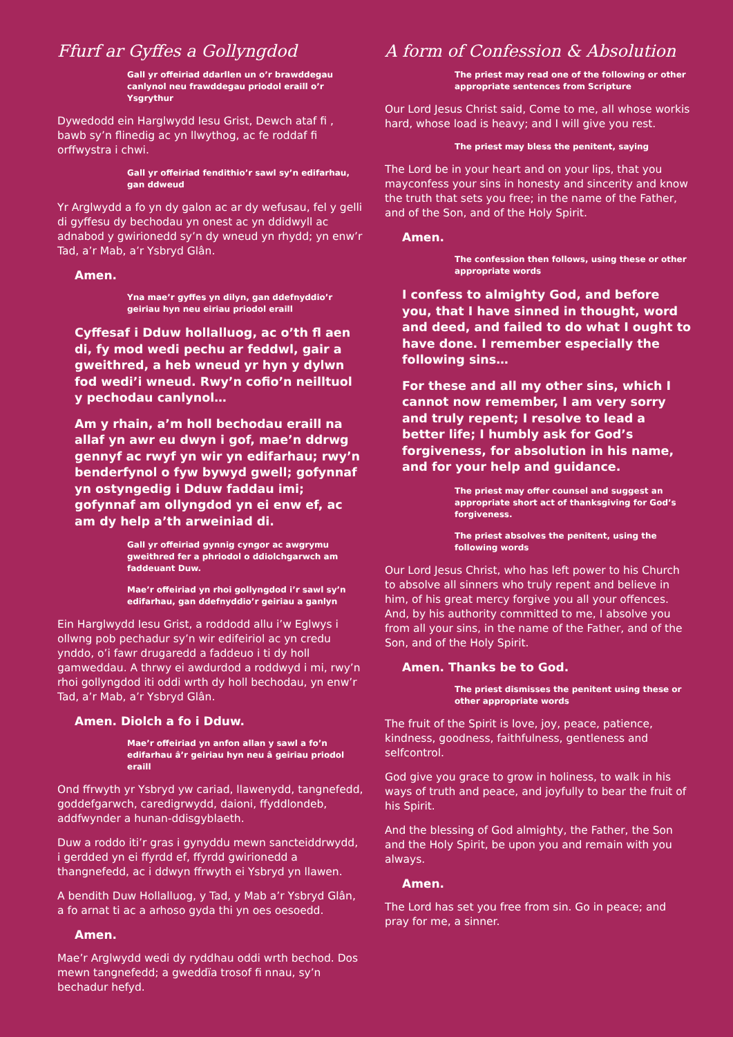Ffurf ar Gyffes a Gollyngdod
Gall yr offeiriad ddarllen un o’r brawddegau canlynol neu frawddegau priodol eraill o’r Ysgrythur
Dywedodd ein Harglwydd Iesu Grist, Dewch ataf fi , bawb sy’n flinedig ac yn llwythog, ac fe roddaf fi orffwystra i chwi.
Gall yr offeiriad fendithio’r sawl sy’n edifarhau, gan ddweud
Yr Arglwydd a fo yn dy galon ac ar dy wefusau, fel y gelli di gyffesu dy bechodau yn onest ac yn ddidwyll ac adnabod y gwirionedd sy’n dy wneud yn rhydd; yn enw’r Tad, a’r Mab, a’r Ysbryd Glân.
Amen.
Yna mae’r gyffes yn dilyn, gan ddefnyddio’r geiriau hyn neu eiriau priodol eraill
Cyffesaf i Dduw hollalluog, ac o’th fl aen di, fy mod wedi pechu ar feddwl, gair a gweithred, a heb wneud yr hyn y dylwn fod wedi’i wneud. Rwy’n cofio’n neilltuol y pechodau canlynol…
Am y rhain, a’m holl bechodau eraill na allaf yn awr eu dwyn i gof, mae’n ddrwg gennyf ac rwyf yn wir yn edifarhau; rwy’n benderfynol o fyw bywyd gwell; gofynnaf yn ostyngedig i Dduw faddau imi; gofynnaf am ollyngdod yn ei enw ef, ac am dy help a’th arweiniad di.
Gall yr offeiriad gynnig cyngor ac awgrymu gweithred fer a phriodol o ddiolchgarwch am faddeuant Duw.
Mae’r offeiriad yn rhoi gollyngdod i’r sawl sy’n edifarhau, gan ddefnyddio’r geiriau a ganlyn
Ein Harglwydd Iesu Grist, a roddodd allu i’w Eglwys i ollwng pob pechadur sy’n wir edifeiriol ac yn credu ynddo, o’i fawr drugaredd a faddeuo i ti dy holl gamweddau. A thrwy ei awdurdod a roddwyd i mi, rwy’n rhoi gollyngdod iti oddi wrth dy holl bechodau, yn enw’r Tad, a’r Mab, a’r Ysbryd Glân.
Amen. Diolch a fo i Dduw.
Mae’r offeiriad yn anfon allan y sawl a fo’n edifarhau â’r geiriau hyn neu â geiriau priodol eraill
Ond ffrwyth yr Ysbryd yw cariad, llawenydd, tangnefedd, goddefgarwch, caredigrwydd, daioni, ffyddlondeb, addfwynder a hunan-ddisgyblaeth.
Duw a roddo iti’r gras i gynyddu mewn sancteiddrwydd, i gerdded yn ei ffyrdd ef, ffyrdd gwirionedd a thangnefedd, ac i ddwyn ffrwyth ei Ysbryd yn llawen.
A bendith Duw Hollalluog, y Tad, y Mab a’r Ysbryd Glân, a fo arnat ti ac a arhoso gyda thi yn oes oesoedd.
Amen.
Mae’r Arglwydd wedi dy ryddhau oddi wrth bechod. Dos mewn tangnefedd; a gweddïa trosof fi nnau, sy’n bechadur hefyd.
A form of Confession & Absolution
The priest may read one of the following or other appropriate sentences from Scripture
Our Lord Jesus Christ said, Come to me, all whose workis hard, whose load is heavy; and I will give you rest.
The priest may bless the penitent, saying
The Lord be in your heart and on your lips, that you mayconfess your sins in honesty and sincerity and know the truth that sets you free; in the name of the Father, and of the Son, and of the Holy Spirit.
Amen.
The confession then follows, using these or other appropriate words
I confess to almighty God, and before you, that I have sinned in thought, word and deed, and failed to do what I ought to have done. I remember especially the following sins…
For these and all my other sins, which I cannot now remember, I am very sorry and truly repent; I resolve to lead a better life; I humbly ask for God’s forgiveness, for absolution in his name, and for your help and guidance.
The priest may offer counsel and suggest an appropriate short act of thanksgiving for God’s forgiveness.
The priest absolves the penitent, using the following words
Our Lord Jesus Christ, who has left power to his Church to absolve all sinners who truly repent and believe in him, of his great mercy forgive you all your offences. And, by his authority committed to me, I absolve you from all your sins, in the name of the Father, and of the Son, and of the Holy Spirit.
Amen. Thanks be to God.
The priest dismisses the penitent using these or other appropriate words
The fruit of the Spirit is love, joy, peace, patience, kindness, goodness, faithfulness, gentleness and selfcontrol.
God give you grace to grow in holiness, to walk in his ways of truth and peace, and joyfully to bear the fruit of his Spirit.
And the blessing of God almighty, the Father, the Son and the Holy Spirit, be upon you and remain with you always.
Amen.
The Lord has set you free from sin. Go in peace; and pray for me, a sinner.